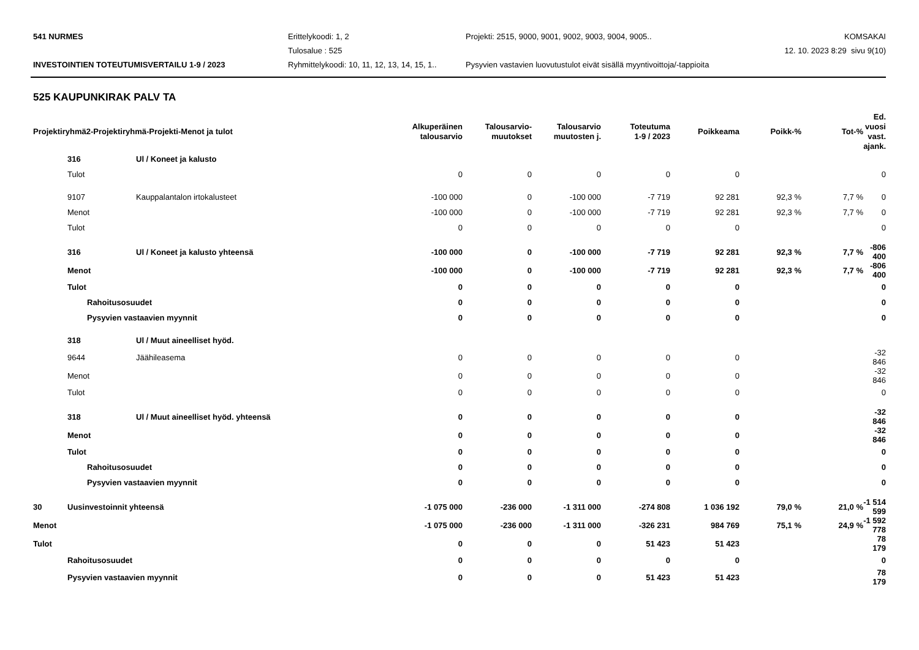541 NURMES
Erittelykoodi: 1, 2
Projekti: 2515, 9000, 9001, 9002, 9003, 9004, 9005..
KOMSAKAI
Tulosalue : 525
12. 10. 2023 8:29 sivu 9(10)
INVESTOINTIEN TOTEUTUMISVERTAILU 1-9 / 2023
Ryhmittelykoodi: 10, 11, 12, 13, 14, 15, 1..
Pysyvien vastavien luovutustulot eivät sisällä myyntivoittoja/-tappioita
525 KAUPUNKIRAK PALV TA
| Projektiryhmä2-Projektiryhmä-Projekti-Menot ja tulot | | | | Alkuperäinen talousarvio | Talousarvio- muutokset | Talousarvio muutosten j. | Toteutuma 1-9 / 2023 | Poikkeama | Poikk-% | Tot-% | Ed. vuosi vast. ajank. |
| --- | --- | --- | --- | --- | --- | --- | --- | --- | --- | --- | --- |
| | 316 | | Ul / Koneet ja kalusto | | | | | | | | |
| | Tulot | | | 0 | 0 | 0 | 0 | 0 | | | 0 |
| | 9107 | | Kauppalantalon irtokalusteet | -100 000 | 0 | -100 000 | -7 719 | 92 281 | 92,3 % | 7,7 % | 0 |
| | Menot | | | -100 000 | 0 | -100 000 | -7 719 | 92 281 | 92,3 % | 7,7 % | 0 |
| | Tulot | | | 0 | 0 | 0 | 0 | 0 | | | 0 |
| | 316 | | Ul / Koneet ja kalusto yhteensä | -100 000 | 0 | -100 000 | -7 719 | 92 281 | 92,3 % | 7,7 % | -806 400 |
| | Menot | | | -100 000 | 0 | -100 000 | -7 719 | 92 281 | 92,3 % | 7,7 % | -806 400 |
| | Tulot | | | 0 | 0 | 0 | 0 | 0 | | | 0 |
| | | Rahoitusosuudet | | 0 | 0 | 0 | 0 | 0 | | | 0 |
| | | Pysyvien vastaavien myynnit | | 0 | 0 | 0 | 0 | 0 | | | 0 |
| | 318 | | Ul / Muut aineelliset hyöd. | | | | | | | | |
| | 9644 | | Jäähileasema | 0 | 0 | 0 | 0 | 0 | | | -32 846 |
| | Menot | | | 0 | 0 | 0 | 0 | 0 | | | -32 846 |
| | Tulot | | | 0 | 0 | 0 | 0 | 0 | | | 0 |
| | 318 | | Ul / Muut aineelliset hyöd. yhteensä | 0 | 0 | 0 | 0 | 0 | | | -32 846 |
| | Menot | | | 0 | 0 | 0 | 0 | 0 | | | -32 846 |
| | Tulot | | | 0 | 0 | 0 | 0 | 0 | | | 0 |
| | | Rahoitusosuudet | | 0 | 0 | 0 | 0 | 0 | | | 0 |
| | | Pysyvien vastaavien myynnit | | 0 | 0 | 0 | 0 | 0 | | | 0 |
| 30 | Uusinvestoinnit yhteensä | | | -1 075 000 | -236 000 | -1 311 000 | -274 808 | 1 036 192 | 79,0 % | 21,0 % | -1 514 599 |
| Menot | | | | -1 075 000 | -236 000 | -1 311 000 | -326 231 | 984 769 | 75,1 % | 24,9 % | -1 592 778 |
| Tulot | | | | 0 | 0 | 0 | 51 423 | 51 423 | | | 78 179 |
| | Rahoitusosuudet | | | 0 | 0 | 0 | 0 | 0 | | | 0 |
| | Pysyvien vastaavien myynnit | | | 0 | 0 | 0 | 51 423 | 51 423 | | | 78 179 |